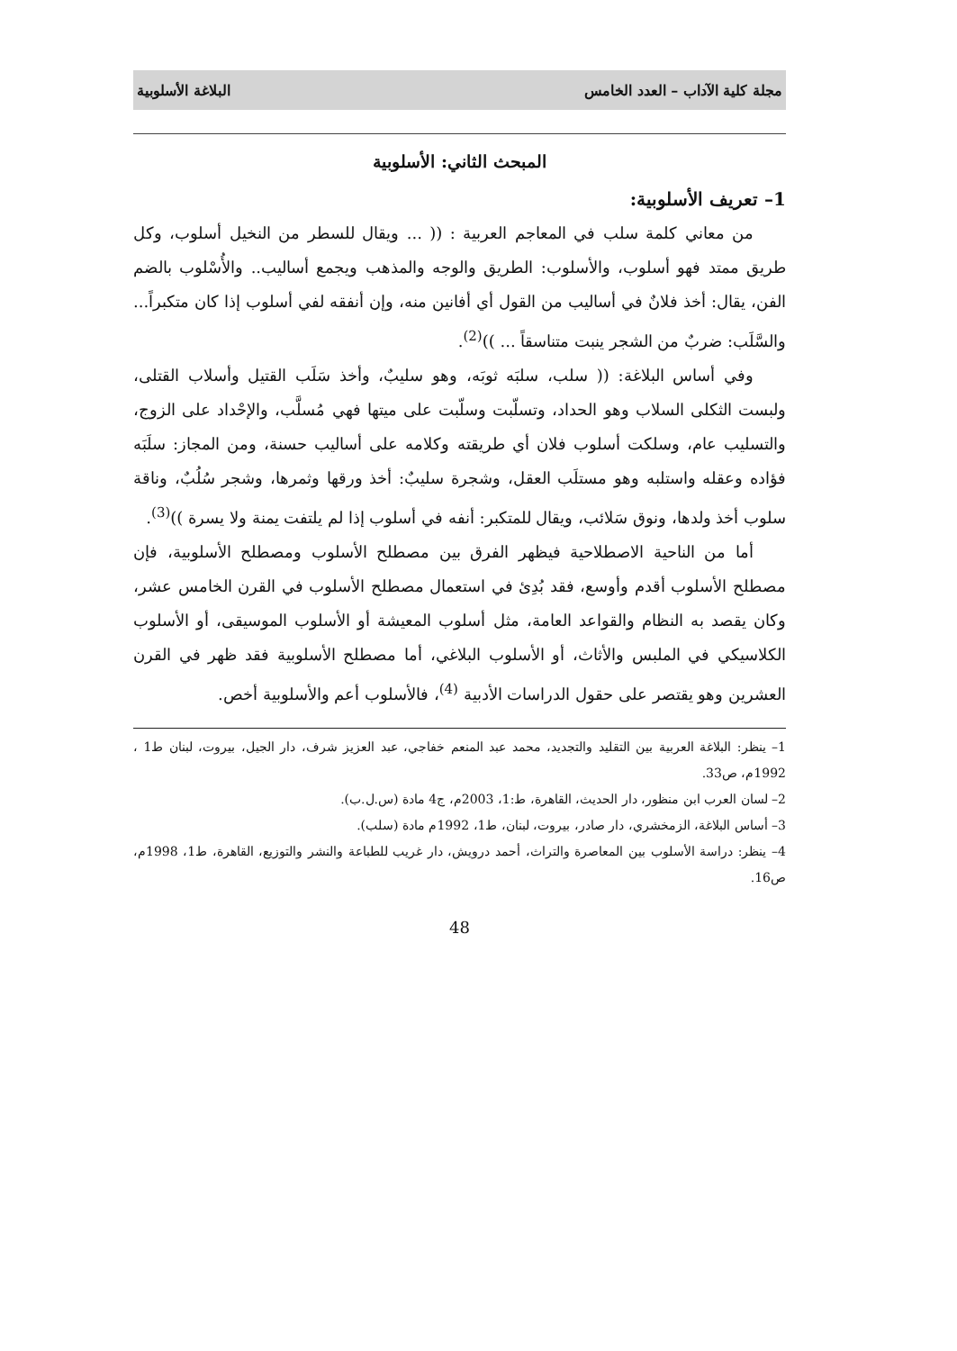مجلة كلية الآداب – العدد الخامس البلاغة الأسلوبية
المبحث الثاني: الأسلوبية
1– تعريف الأسلوبية:
من معاني كلمة سلب في المعاجم العربية : (( ... ويقال للسطر من النخيل أسلوب، وكل طريق ممتد فهو أسلوب، والأسلوب: الطريق والوجه والمذهب ويجمع أساليب.. والأُسْلوب بالضم الفن، يقال: أخذ فلانٌ في أساليب من القول أي أفانين منه، وإن أنفقه لفي أسلوب إذا كان متكبراً... والسَّلَب: ضربٌ من الشجر ينبت متناسقاً ... ))<sup>(2)</sup>.
وفي أساس البلاغة: (( سلب، سلبَه ثوبَه، وهو سليبٌ، وأخذ سَلَب القتيل وأسلاب القتلى، ولبست الثكلى السلاب وهو الحداد، وتسلّبت وسلّبت على ميتها فهي مُسلَّب، والإحْداد على الزوج، والتسليب عام، وسلكت أسلوب فلان أي طريقته وكلامه على أساليب حسنة، ومن المجاز: سلَبَه فؤاده وعقله واستلبه وهو مستلَب العقل، وشجرة سليبٌ: أخذ ورقها وثمرها، وشجر سُلُبٌ، وناقة سلوب أخذ ولدها، ونوق سَلائب، ويقال للمتكبر: أنفه في أسلوب إذا لم يلتفت يمنة ولا يسرة ))<sup>(3)</sup>.
أما من الناحية الاصطلاحية فيظهر الفرق بين مصطلح الأسلوب ومصطلح الأسلوبية، فإن مصطلح الأسلوب أقدم وأوسع، فقد بُدِئ في استعمال مصطلح الأسلوب في القرن الخامس عشر، وكان يقصد به النظام والقواعد العامة، مثل أسلوب المعيشة أو الأسلوب الموسيقى، أو الأسلوب الكلاسيكي في الملبس والأثاث، أو الأسلوب البلاغي، أما مصطلح الأسلوبية فقد ظهر في القرن العشرين وهو يقتصر على حقول الدراسات الأدبية <sup>(4)</sup>، فالأسلوب أعم والأسلوبية أخص.
1– ينظر: البلاغة العربية بين التقليد والتجديد، محمد عبد المنعم خفاجي، عبد العزيز شرف، دار الجيل، بيروت، لبنان ط1 ، 1992م، ص33.
2– لسان العرب ابن منظور، دار الحديث، القاهرة، ط:1، 2003م، ج4 مادة (س.ل.ب).
3– أساس البلاغة، الزمخشري، دار صادر، بيروت، لبنان، ط1، 1992م مادة (سلب).
4– ينظر: دراسة الأسلوب بين المعاصرة والتراث، أحمد درويش، دار غريب للطباعة والنشر والتوزيع، القاهرة، ط1، 1998م، ص16.
48